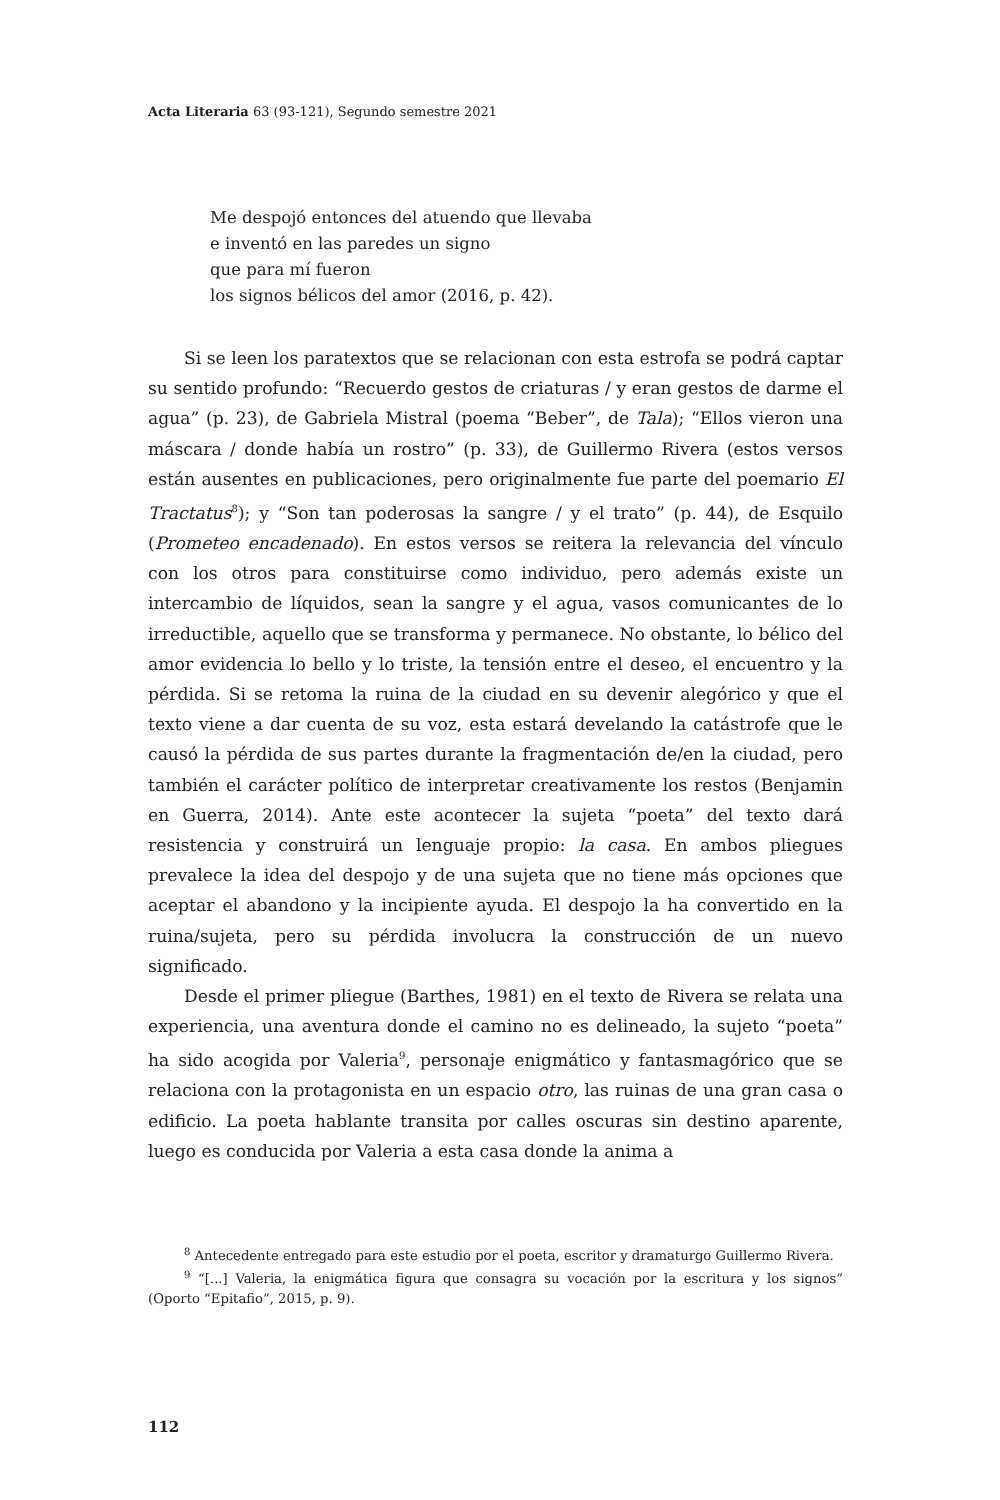Acta Literaria 63 (93-121), Segundo semestre 2021
Me despojó entonces del atuendo que llevaba
e inventó en las paredes un signo
que para mí fueron
los signos bélicos del amor (2016, p. 42).
Si se leen los paratextos que se relacionan con esta estrofa se podrá captar su sentido profundo: “Recuerdo gestos de criaturas / y eran gestos de darme el agua” (p. 23), de Gabriela Mistral (poema “Beber”, de Tala); “Ellos vieron una máscara / donde había un rostro” (p. 33), de Guillermo Rivera (estos versos están ausentes en publicaciones, pero originalmente fue parte del poemario El Tractatus<sup>8</sup>); y “Son tan poderosas la sangre / y el trato” (p. 44), de Esquilo (Prometeo encadenado). En estos versos se reitera la relevancia del vínculo con los otros para constituirse como individuo, pero además existe un intercambio de líquidos, sean la sangre y el agua, vasos comunicantes de lo irreductible, aquello que se transforma y permanece. No obstante, lo bélico del amor evidencia lo bello y lo triste, la tensión entre el deseo, el encuentro y la pérdida. Si se retoma la ruina de la ciudad en su devenir alegórico y que el texto viene a dar cuenta de su voz, esta estará develando la catástrofe que le causó la pérdida de sus partes durante la fragmentación de/en la ciudad, pero también el carácter político de interpretar creativamente los restos (Benjamin en Guerra, 2014). Ante este acontecer la sujeta “poeta” del texto dará resistencia y construirá un lenguaje propio: la casa. En ambos pliegues prevalece la idea del despojo y de una sujeta que no tiene más opciones que aceptar el abandono y la incipiente ayuda. El despojo la ha convertido en la ruina/sujeta, pero su pérdida involucra la construcción de un nuevo significado.
Desde el primer pliegue (Barthes, 1981) en el texto de Rivera se relata una experiencia, una aventura donde el camino no es delineado, la sujeto “poeta” ha sido acogida por Valeria<sup>9</sup>, personaje enigmático y fantasmagórico que se relaciona con la protagonista en un espacio otro, las ruinas de una gran casa o edificio. La poeta hablante transita por calles oscuras sin destino aparente, luego es conducida por Valeria a esta casa donde la anima a
<sup>8</sup> Antecedente entregado para este estudio por el poeta, escritor y dramaturgo Guillermo Rivera.
<sup>9</sup> “[...] Valeria, la enigmática figura que consagra su vocación por la escritura y los signos” (Oporto “Epitafio”, 2015, p. 9).
112